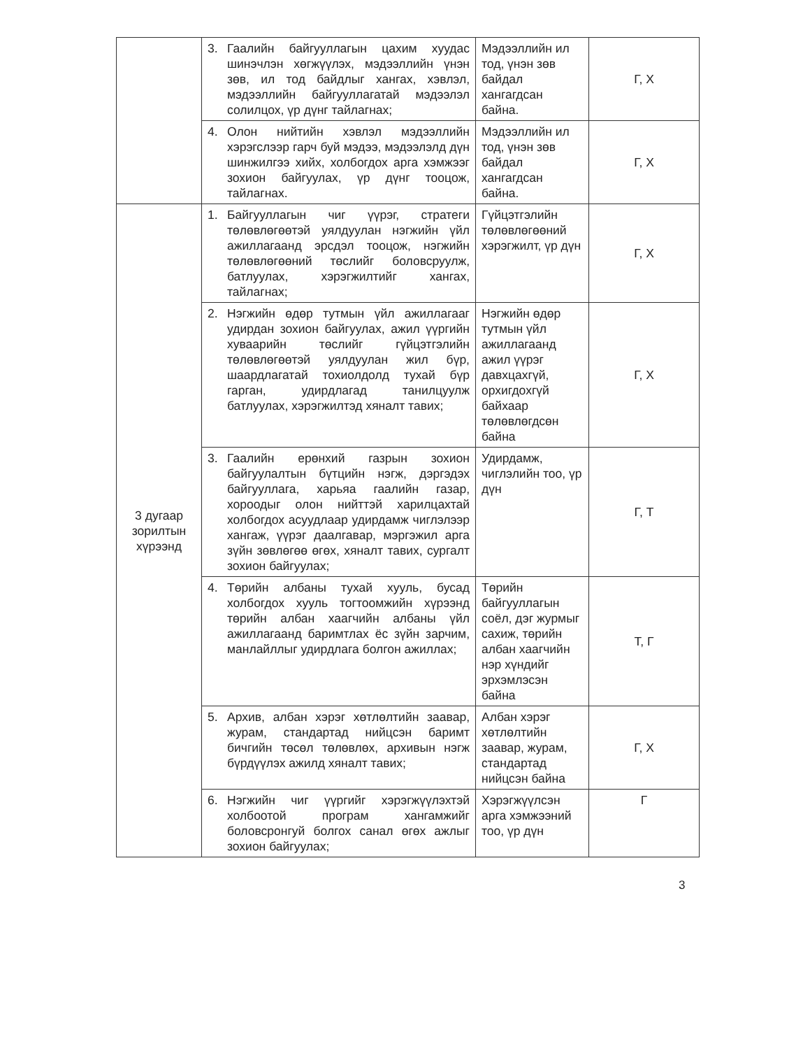| | 3. Гаалийн байгууллагын цахим хуудас шинэчлэн хөгжүүлэх, мэдээллийн үнэн зөв, ил тод байдлыг хангах, хэвлэл, мэдээллийн байгууллагатай мэдээлэл солилцох, үр дүнг тайлагнах; | Мэдээллийн ил тод, үнэн зөв байдал хангагдсан байна. | Г, Х |
| | 4. Олон нийтийн хэвлэл мэдээллийн хэрэгслээр гарч буй мэдээ, мэдээлэлд дүн шинжилгээ хийх, холбогдох арга хэмжээг зохион байгуулах, үр дүнг тооцож, тайлагнах. | Мэдээллийн ил тод, үнэн зөв байдал хангагдсан байна. | Г, Х |
| 3 дугаар зорилтын хүрээнд | 1. Байгууллагын чиг үүрэг, стратеги төлөвлөгөөтэй уялдуулан нэгжийн үйл ажиллагаанд эрсдэл тооцож, нэгжийн төлөвлөгөөний төслийг боловсруулж, батлуулах, хэрэгжилтийг хангах, тайлагнах; | Гүйцэтгэлийн төлөвлөгөөний хэрэгжилт, үр дүн | Г, Х |
| | 2. Нэгжийн өдөр тутмын үйл ажиллагааг удирдан зохион байгуулах, ажил үүргийн хуваарийн төслийг гүйцэтгэлийн төлөвлөгөөтэй уялдуулан жил бүр, шаардлагатай тохиолдолд тухай бүр гарган, удирдлагад танилцуулж батлуулах, хэрэгжилтэд хяналт тавих; | Нэгжийн өдөр тутмын үйл ажиллагаанд ажил үүрэг давхцахгүй, орхигдохгүй байхаар төлөвлөгдсөн байна | Г, Х |
| | 3. Гаалийн ерөнхий газрын зохион байгуулалтын бүтцийн нэгж, дэргэдэх байгууллага, харьяа гаалийн газар, хороодыг олон нийттэй харилцахтай холбогдох асуудлаар удирдамж чиглэлээр хангаж, үүрэг даалгавар, мэргэжил арга зүйн зөвлөгөө өгөх, хяналт тавих, сургалт зохион байгуулах; | Удирдамж, чиглэлийн тоо, үр дүн | Г, Т |
| | 4. Төрийн албаны тухай хууль, бусад холбогдох хууль тогтоомжийн хүрээнд төрийн албан хаагчийн албаны үйл ажиллагаанд баримтлах ёс зүйн зарчим, манлайллыг удирдлага болгон ажиллах; | Төрийн байгууллагын соёл, дэг журмыг сахиж, төрийн албан хаагчийн нэр хүндийг эрхэмлэсэн байна | Т, Г |
| | 5. Архив, албан хэрэг хөтлөлтийн заавар, журам, стандартад нийцсэн баримт бичгийн төсөл төлөвлөх, архивын нэгж бүрдүүлэх ажилд хяналт тавих; | Албан хэрэг хөтлөлтийн заавар, журам, стандартад нийцсэн байна | Г, Х |
| | 6. Нэгжийн чиг үүргийг хэрэгжүүлэхтэй холбоотой програм хангамжийг боловсронгуй болгох санал өгөх ажлыг зохион байгуулах; | Хэрэгжүүлсэн арга хэмжээний тоо, үр дүн | Г |
3